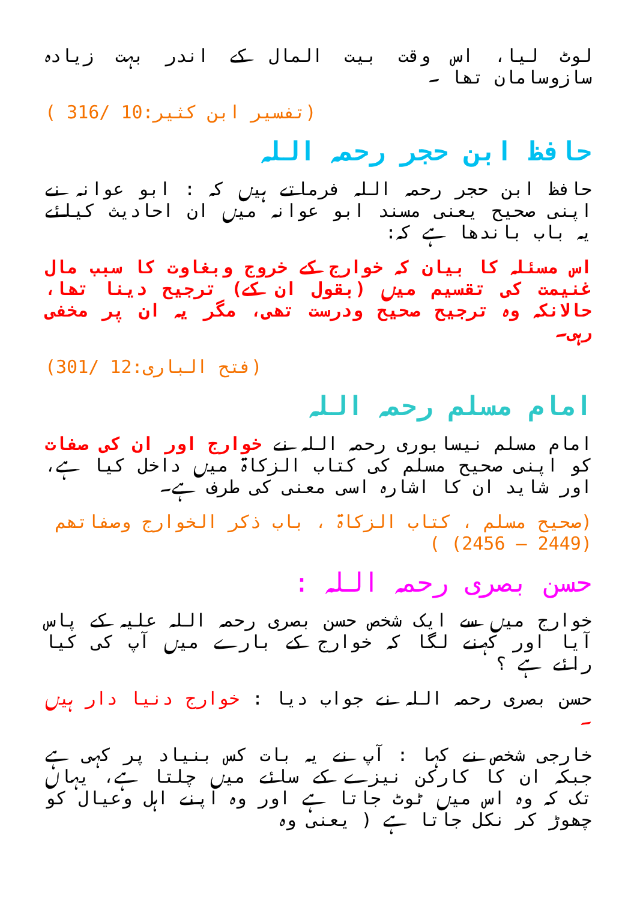لوٹ لیا، اس وقت بیت المال کے اندر بہت زیادہ سازوسامان تھا ۔
( 316/ 10:تفسیر ابن کثیر)
حافظ ابن حجر رحمہ اللہ
حافظ ابن حجر رحمہ اللہ فرماتے ہیں کہ : ابو عوانہ نے اپنی صحیح یعنی مسند ابو عوانہ میں ان احادیث کیلئے یہ باب باندھا ہے کہ:
اس مسئلہ کا بیان کہ خوارج کے خروج وبغاوت کا سبب مال غنیمت کی تقسیم میں (بقول ان کے) ترجیح دینا تھا، حالانکہ وہ ترجیح صحیح ودرست تھی، مگر یہ ان پر مخفی رہی۔
(301/ 12:فتح الباری)
امام مسلم رحمہ اللہ
امام مسلم نیسابوری رحمہ اللہ نے خوارج اور ان کی صفات کو اپنی صحیح مسلم کی کتاب الزکاۃ میں داخل کیا ہے، اور شاید ان کا اشارہ اسی معنی کی طرف ہے۔
(صحیح مسلم ، کتاب الزکاۃ ، باب ذکر الخوارج وصفاتھم (2449 — 2456) )
حسن بصری رحمہ اللہ :
خوارج میں سے ایک شخص حسن بصری رحمہ اللہ علیہ کے پاس آیا اور کہنے لگا کہ خوارج کے بارے میں آپ کی کیا رائے ہے ؟
حسن بصری رحمہ اللہ نے جواب دیا : خوارج دنیا دار ہیں ۔
خارجی شخص نے کہا : آپ نے یہ بات کس بنیاد پر کہی ہے جبکہ ان کا کارکن نیزے کے سائے میں چلتا ہے، یہاں تک کہ وہ اس میں ٹوٹ جاتا ہے اور وہ اپنے اہل وعیال کو چھوڑ کر نکل جاتا ہے ( یعنی وہ